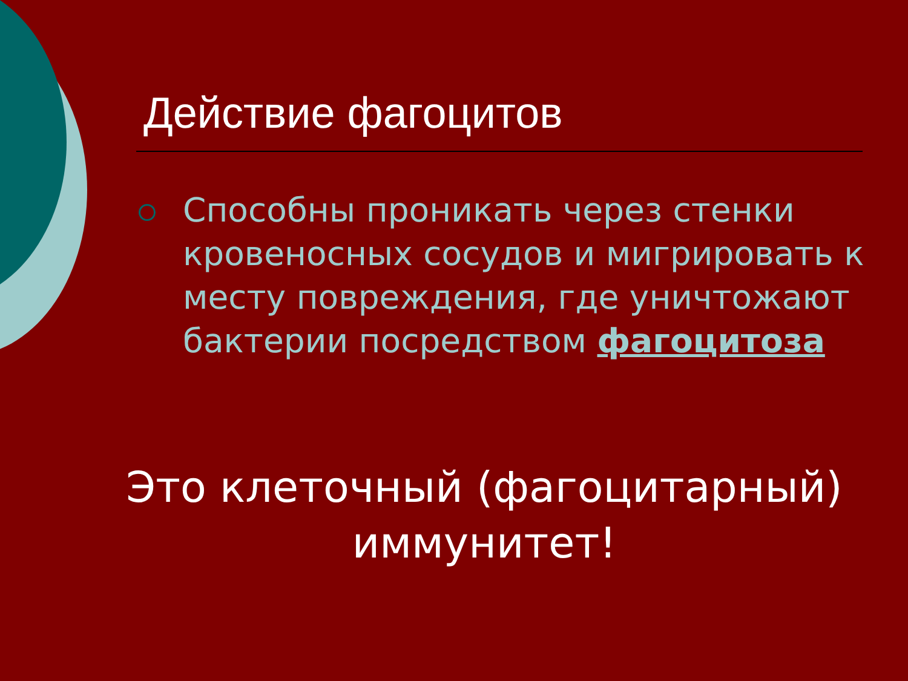Действие фагоцитов
Способны проникать через стенки кровеносных сосудов и мигрировать к месту повреждения, где уничтожают бактерии посредством фагоцитоза
Это клеточный (фагоцитарный) иммунитет!